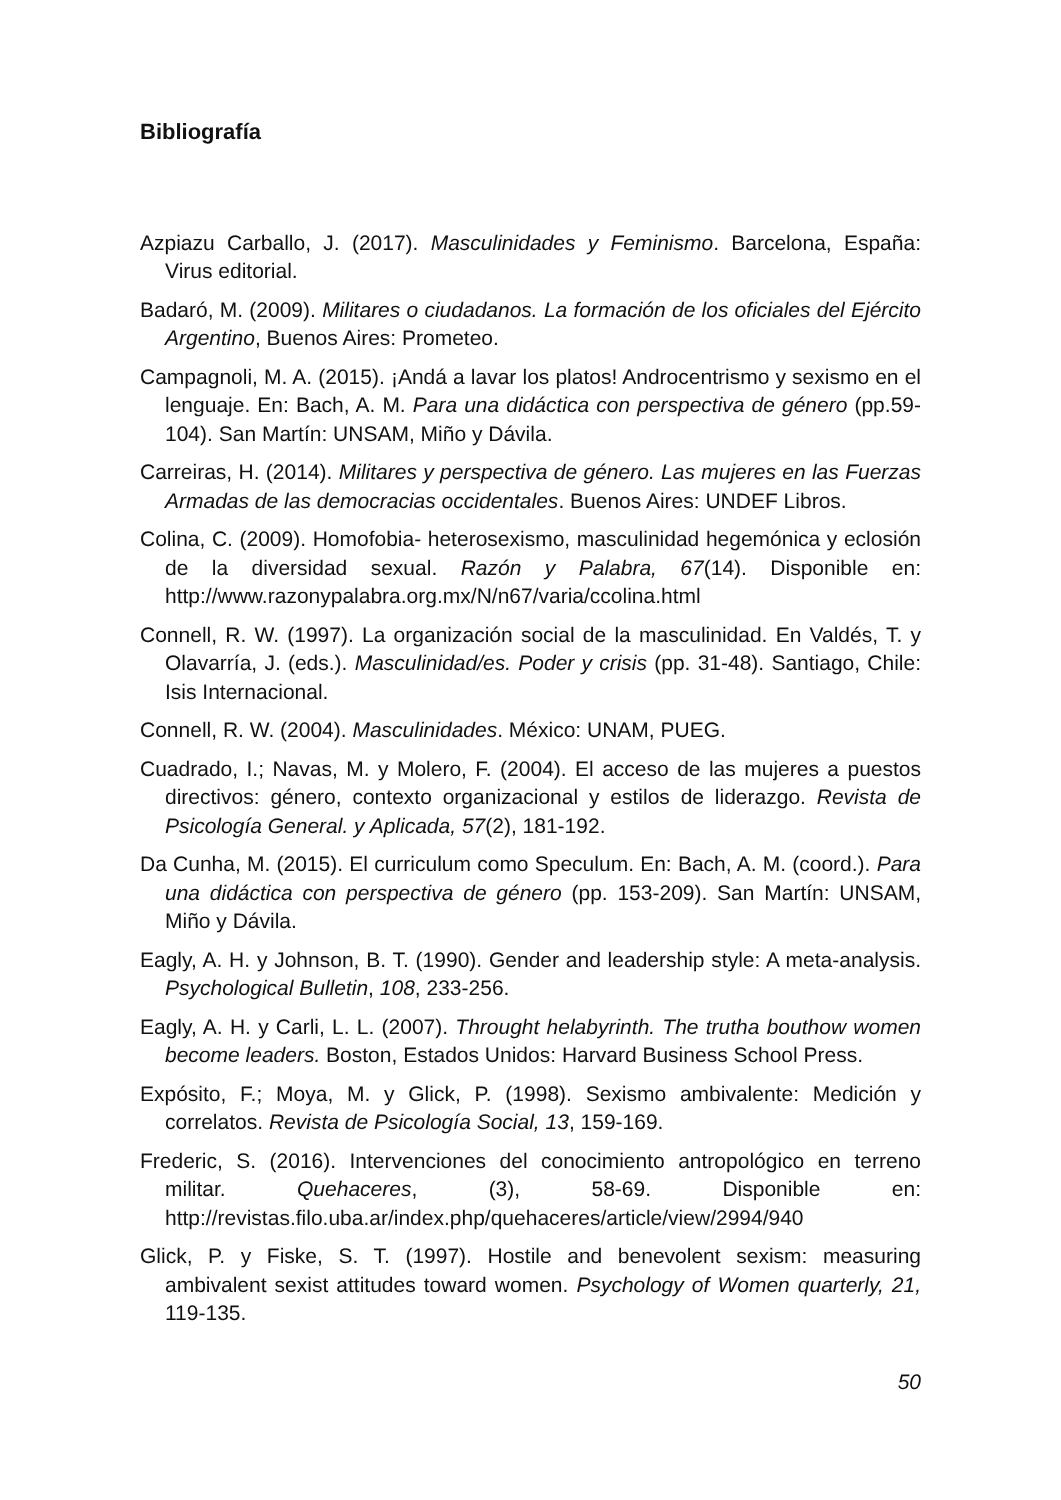Bibliografía
Azpiazu Carballo, J. (2017). Masculinidades y Feminismo. Barcelona, España: Virus editorial.
Badaró, M. (2009). Militares o ciudadanos. La formación de los oficiales del Ejército Argentino, Buenos Aires: Prometeo.
Campagnoli, M. A. (2015). ¡Andá a lavar los platos! Androcentrismo y sexismo en el lenguaje. En: Bach, A. M. Para una didáctica con perspectiva de género (pp.59-104). San Martín: UNSAM, Miño y Dávila.
Carreiras, H. (2014). Militares y perspectiva de género. Las mujeres en las Fuerzas Armadas de las democracias occidentales. Buenos Aires: UNDEF Libros.
Colina, C. (2009). Homofobia- heterosexismo, masculinidad hegemónica y eclosión de la diversidad sexual. Razón y Palabra, 67(14). Disponible en: http://www.razonypalabra.org.mx/N/n67/varia/ccolina.html
Connell, R. W. (1997). La organización social de la masculinidad. En Valdés, T. y Olavarría, J. (eds.). Masculinidad/es. Poder y crisis (pp. 31-48). Santiago, Chile: Isis Internacional.
Connell, R. W. (2004). Masculinidades. México: UNAM, PUEG.
Cuadrado, I.; Navas, M. y Molero, F. (2004). El acceso de las mujeres a puestos directivos: género, contexto organizacional y estilos de liderazgo. Revista de Psicología General. y Aplicada, 57(2), 181-192.
Da Cunha, M. (2015). El curriculum como Speculum. En: Bach, A. M. (coord.). Para una didáctica con perspectiva de género (pp. 153-209). San Martín: UNSAM, Miño y Dávila.
Eagly, A. H. y Johnson, B. T. (1990). Gender and leadership style: A meta-analysis. Psychological Bulletin, 108, 233-256.
Eagly, A. H. y Carli, L. L. (2007). Throught helabyrinth. The trutha bouthow women become leaders. Boston, Estados Unidos: Harvard Business School Press.
Expósito, F.; Moya, M. y Glick, P. (1998). Sexismo ambivalente: Medición y correlatos. Revista de Psicología Social, 13, 159-169.
Frederic, S. (2016). Intervenciones del conocimiento antropológico en terreno militar. Quehaceres, (3), 58-69. Disponible en: http://revistas.filo.uba.ar/index.php/quehaceres/article/view/2994/940
Glick, P. y Fiske, S. T. (1997). Hostile and benevolent sexism: measuring ambivalent sexist attitudes toward women. Psychology of Women quarterly, 21, 119-135.
50